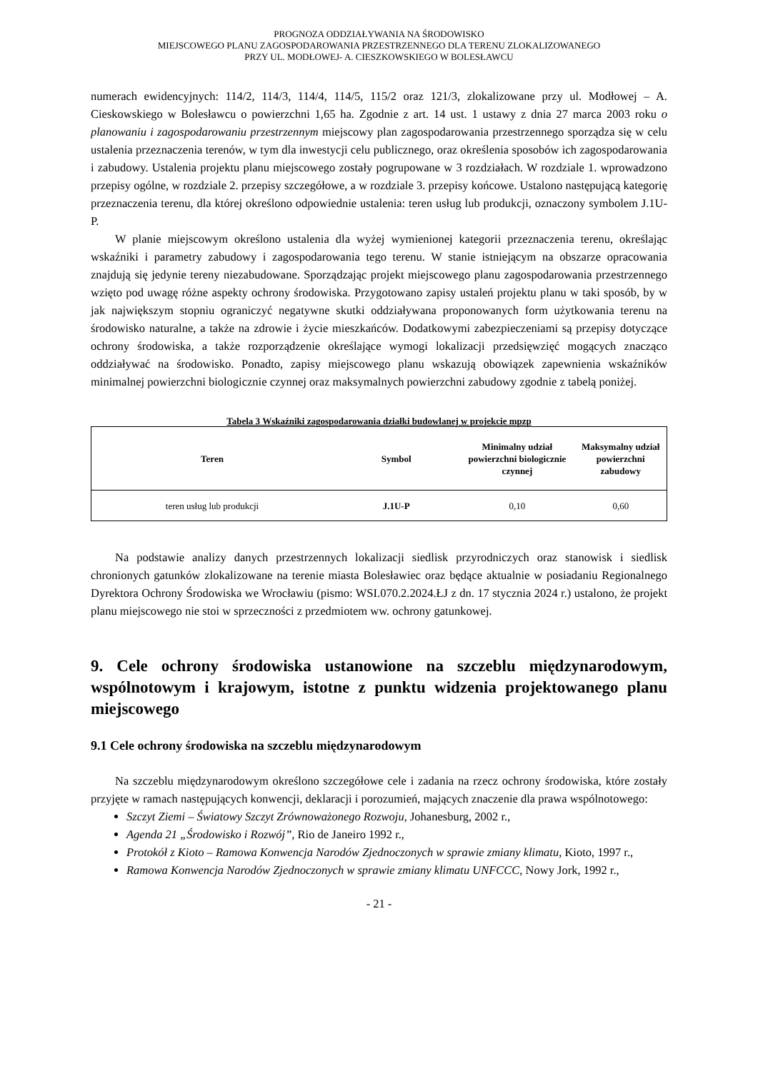PROGNOZA ODDZIAŁYWANIA NA ŚRODOWISKO
MIEJSCOWEGO PLANU ZAGOSPODAROWANIA PRZESTRZENNEGO DLA TERENU ZLOKALIZOWANEGO
PRZY UL. MODŁOWEJ- A. CIESZKOWSKIEGO W BOLESŁAWCU
numerach ewidencyjnych: 114/2, 114/3, 114/4, 114/5, 115/2 oraz 121/3, zlokalizowane przy ul. Modłowej – A. Cieskowskiego w Bolesławcu o powierzchni 1,65 ha. Zgodnie z art. 14 ust. 1 ustawy z dnia 27 marca 2003 roku o planowaniu i zagospodarowaniu przestrzennym miejscowy plan zagospodarowania przestrzennego sporządza się w celu ustalenia przeznaczenia terenów, w tym dla inwestycji celu publicznego, oraz określenia sposobów ich zagospodarowania i zabudowy. Ustalenia projektu planu miejscowego zostały pogrupowane w 3 rozdziałach. W rozdziale 1. wprowadzono przepisy ogólne, w rozdziale 2. przepisy szczegółowe, a w rozdziale 3. przepisy końcowe. Ustalono następującą kategorię przeznaczenia terenu, dla której określono odpowiednie ustalenia: teren usług lub produkcji, oznaczony symbolem J.1U-P.
W planie miejscowym określono ustalenia dla wyżej wymienionej kategorii przeznaczenia terenu, określając wskaźniki i parametry zabudowy i zagospodarowania tego terenu. W stanie istniejącym na obszarze opracowania znajdują się jedynie tereny niezabudowane. Sporządzając projekt miejscowego planu zagospodarowania przestrzennego wzięto pod uwagę różne aspekty ochrony środowiska. Przygotowano zapisy ustaleń projektu planu w taki sposób, by w jak największym stopniu ograniczyć negatywne skutki oddziaływana proponowanych form użytkowania terenu na środowisko naturalne, a także na zdrowie i życie mieszkańców. Dodatkowymi zabezpieczeniami są przepisy dotyczące ochrony środowiska, a także rozporządzenie określające wymogi lokalizacji przedsięwzięć mogących znacząco oddziaływać na środowisko. Ponadto, zapisy miejscowego planu wskazują obowiązek zapewnienia wskaźników minimalnej powierzchni biologicznie czynnej oraz maksymalnych powierzchni zabudowy zgodnie z tabelą poniżej.
Tabela 3 Wskaźniki zagospodarowania działki budowlanej w projekcie mpzp
| Teren | Symbol | Minimalny udział powierzchni biologicznie czynnej | Maksymalny udział powierzchni zabudowy |
| --- | --- | --- | --- |
| teren usług lub produkcji | J.1U-P | 0,10 | 0,60 |
Na podstawie analizy danych przestrzennych lokalizacji siedlisk przyrodniczych oraz stanowisk i siedlisk chronionych gatunków zlokalizowane na terenie miasta Bolesławiec oraz będące aktualnie w posiadaniu Regionalnego Dyrektora Ochrony Środowiska we Wrocławiu (pismo: WSI.070.2.2024.ŁJ z dn. 17 stycznia 2024 r.) ustalono, że projekt planu miejscowego nie stoi w sprzeczności z przedmiotem ww. ochrony gatunkowej.
9. Cele ochrony środowiska ustanowione na szczeblu międzynarodowym, wspólnotowym i krajowym, istotne z punktu widzenia projektowanego planu miejscowego
9.1 Cele ochrony środowiska na szczeblu międzynarodowym
Na szczeblu międzynarodowym określono szczegółowe cele i zadania na rzecz ochrony środowiska, które zostały przyjęte w ramach następujących konwencji, deklaracji i porozumień, mających znaczenie dla prawa wspólnotowego:
Szczyt Ziemi – Światowy Szczyt Zrównoważonego Rozwoju, Johanesburg, 2002 r.,
Agenda 21 „Środowisko i Rozwój”, Rio de Janeiro 1992 r.,
Protokół z Kioto – Ramowa Konwencja Narodów Zjednoczonych w sprawie zmiany klimatu, Kioto, 1997 r.,
Ramowa Konwencja Narodów Zjednoczonych w sprawie zmiany klimatu UNFCCC, Nowy Jork, 1992 r.,
- 21 -